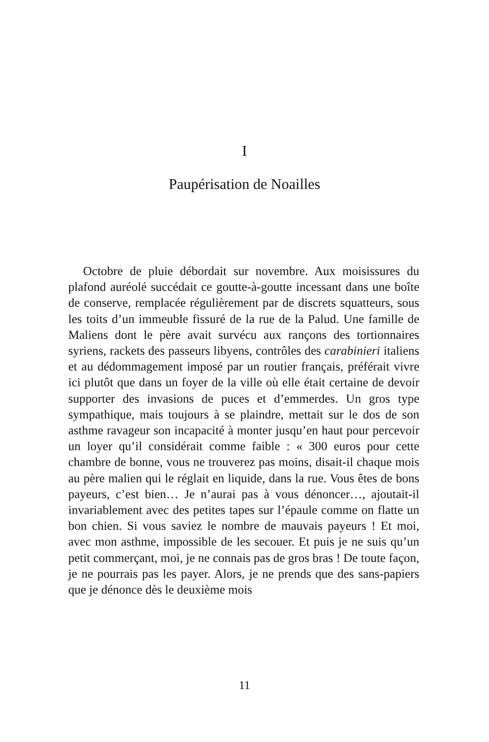I
Paupérisation de Noailles
Octobre de pluie débordait sur novembre. Aux moisissures du plafond auréolé succédait ce goutte-à-goutte incessant dans une boîte de conserve, remplacée régulièrement par de discrets squatteurs, sous les toits d’un immeuble fissuré de la rue de la Palud. Une famille de Maliens dont le père avait survécu aux rançons des tortionnaires syriens, rackets des passeurs libyens, contrôles des carabinieri italiens et au dédommagement imposé par un routier français, préférait vivre ici plutôt que dans un foyer de la ville où elle était certaine de devoir supporter des invasions de puces et d’emmerdes. Un gros type sympathique, mais toujours à se plaindre, mettait sur le dos de son asthme ravageur son incapacité à monter jusqu’en haut pour percevoir un loyer qu’il considérait comme faible : « 300 euros pour cette chambre de bonne, vous ne trouverez pas moins, disait-il chaque mois au père malien qui le réglait en liquide, dans la rue. Vous êtes de bons payeurs, c’est bien… Je n’aurai pas à vous dénoncer…, ajoutait-il invariablement avec des petites tapes sur l’épaule comme on flatte un bon chien. Si vous saviez le nombre de mauvais payeurs ! Et moi, avec mon asthme, impossible de les secouer. Et puis je ne suis qu’un petit commerçant, moi, je ne connais pas de gros bras ! De toute façon, je ne pourrais pas les payer. Alors, je ne prends que des sans-papiers que je dénonce dès le deuxième mois
11